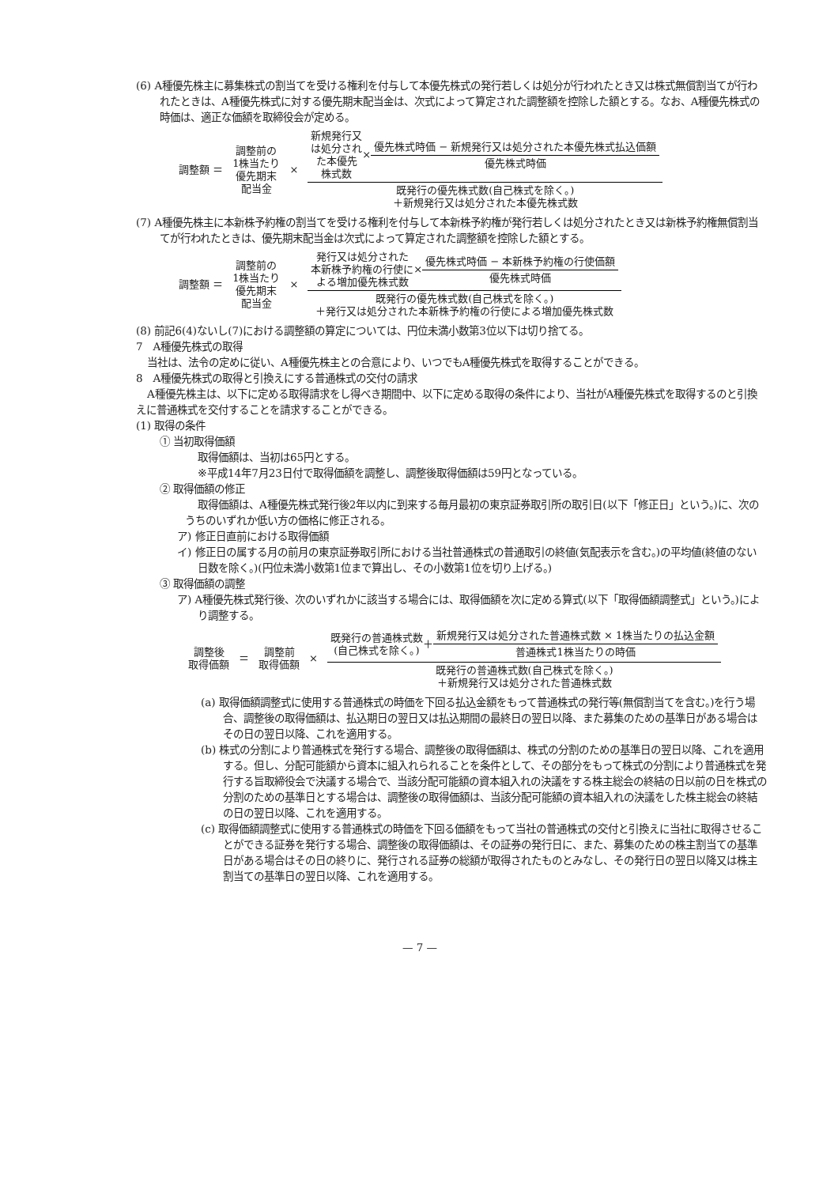(6) A種優先株主に募集株式の割当てを受ける権利を付与して本優先株式の発行若しくは処分が行われたとき又は株式無償割当てが行われたときは、A種優先株式に対する優先期末配当金は、次式によって算定された調整額を控除した額とする。なお、A種優先株式の時価は、適正な価額を取締役会が定める。
調整額 ＝
調整前の
1株当たり
優先期末
配当金
×
新規発行又
は処分され
た本優先
株式数 × 優先株式時価 − 新規発行又は処分された本優先株式払込価額
優先株式時価
既発行の優先株式数(自己株式を除く。)
＋新規発行又は処分された本優先株式数
(7) A種優先株主に本新株予約権の割当てを受ける権利を付与して本新株予約権が発行若しくは処分されたとき又は新株予約権無償割当てが行われたときは、優先期末配当金は次式によって算定された調整額を控除した額とする。
調整額 ＝
調整前の
1株当たり
優先期末
配当金
×
発行又は処分された
本新株予約権の行使に
よる増加優先株式数 × 優先株式時価 − 本新株予約権の行使価額
優先株式時価
既発行の優先株式数(自己株式を除く。)
＋発行又は処分された本新株予約権の行使による増加優先株式数
(8) 前記6(4)ないし(7)における調整額の算定については、円位未満小数第3位以下は切り捨てる。
7　A種優先株式の取得
当社は、法令の定めに従い、A種優先株主との合意により、いつでもA種優先株式を取得することができる。
8　A種優先株式の取得と引換えにする普通株式の交付の請求
A種優先株主は、以下に定める取得請求をし得べき期間中、以下に定める取得の条件により、当社がA種優先株式を取得するのと引換えに普通株式を交付することを請求することができる。
(1) 取得の条件
① 当初取得価額
取得価額は、当初は65円とする。
※平成14年7月23日付で取得価額を調整し、調整後取得価額は59円となっている。
② 取得価額の修正
取得価額は、A種優先株式発行後2年以内に到来する毎月最初の東京証券取引所の取引日(以下「修正日」という。)に、次のうちのいずれか低い方の価格に修正される。
ア) 修正日直前における取得価額
イ) 修正日の属する月の前月の東京証券取引所における当社普通株式の普通取引の終値(気配表示を含む。)の平均値(終値のない日数を除く。)(円位未満小数第1位まで算出し、その小数第1位を切り上げる。)
③ 取得価額の調整
ア) A種優先株式発行後、次のいずれかに該当する場合には、取得価額を次に定める算式(以下「取得価額調整式」という。)により調整する。
調整後
取得価額
＝
調整前
取得価額
×
既発行の普通株式数
(自己株式を除く。) ＋ 新規発行又は処分された普通株式数 × 1株当たりの払込金額
普通株式1株当たりの時価
既発行の普通株式数(自己株式を除く。)
＋新規発行又は処分された普通株式数
(a) 取得価額調整式に使用する普通株式の時価を下回る払込金額をもって普通株式の発行等(無償割当てを含む。)を行う場合、調整後の取得価額は、払込期日の翌日又は払込期間の最終日の翌日以降、また募集のための基準日がある場合はその日の翌日以降、これを適用する。
(b) 株式の分割により普通株式を発行する場合、調整後の取得価額は、株式の分割のための基準日の翌日以降、これを適用する。但し、分配可能額から資本に組入れられることを条件として、その部分をもって株式の分割により普通株式を発行する旨取締役会で決議する場合で、当該分配可能額の資本組入れの決議をする株主総会の終結の日以前の日を株式の分割のための基準日とする場合は、調整後の取得価額は、当該分配可能額の資本組入れの決議をした株主総会の終結の日の翌日以降、これを適用する。
(c) 取得価額調整式に使用する普通株式の時価を下回る価額をもって当社の普通株式の交付と引換えに当社に取得させることができる証券を発行する場合、調整後の取得価額は、その証券の発行日に、また、募集のための株主割当ての基準日がある場合はその日の終りに、発行される証券の総額が取得されたものとみなし、その発行日の翌日以降又は株主割当ての基準日の翌日以降、これを適用する。
— 7 —